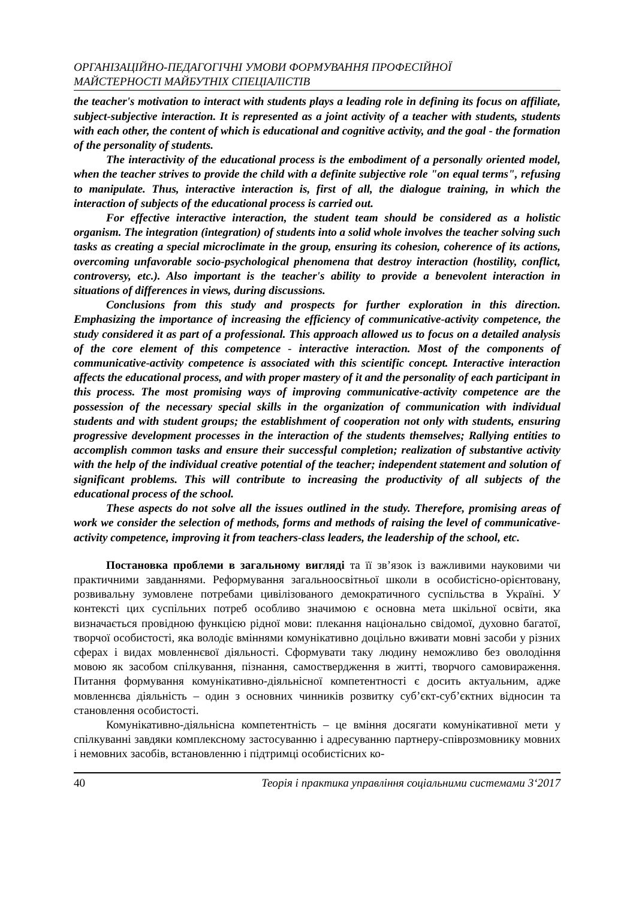ОРГАНІЗАЦІЙНО-ПЕДАГОГІЧНІ УМОВИ ФОРМУВАННЯ ПРОФЕСІЙНОЇ
МАЙСТЕРНОСТІ МАЙБУТНІХ СПЕЦІАЛІСТІВ
the teacher's motivation to interact with students plays a leading role in defining its focus on affiliate, subject-subjective interaction. It is represented as a joint activity of a teacher with students, students with each other, the content of which is educational and cognitive activity, and the goal - the formation of the personality of students.
The interactivity of the educational process is the embodiment of a personally oriented model, when the teacher strives to provide the child with a definite subjective role "on equal terms", refusing to manipulate. Thus, interactive interaction is, first of all, the dialogue training, in which the interaction of subjects of the educational process is carried out.
For effective interactive interaction, the student team should be considered as a holistic organism. The integration (integration) of students into a solid whole involves the teacher solving such tasks as creating a special microclimate in the group, ensuring its cohesion, coherence of its actions, overcoming unfavorable socio-psychological phenomena that destroy interaction (hostility, conflict, controversy, etc.). Also important is the teacher's ability to provide a benevolent interaction in situations of differences in views, during discussions.
Conclusions from this study and prospects for further exploration in this direction. Emphasizing the importance of increasing the efficiency of communicative-activity competence, the study considered it as part of a professional. This approach allowed us to focus on a detailed analysis of the core element of this competence - interactive interaction. Most of the components of communicative-activity competence is associated with this scientific concept. Interactive interaction affects the educational process, and with proper mastery of it and the personality of each participant in this process. The most promising ways of improving communicative-activity competence are the possession of the necessary special skills in the organization of communication with individual students and with student groups; the establishment of cooperation not only with students, ensuring progressive development processes in the interaction of the students themselves; Rallying entities to accomplish common tasks and ensure their successful completion; realization of substantive activity with the help of the individual creative potential of the teacher; independent statement and solution of significant problems. This will contribute to increasing the productivity of all subjects of the educational process of the school.
These aspects do not solve all the issues outlined in the study. Therefore, promising areas of work we consider the selection of methods, forms and methods of raising the level of communicative-activity competence, improving it from teachers-class leaders, the leadership of the school, etc.
Постановка проблеми в загальному вигляді та її зв’язок із важливими науковими чи практичними завданнями. Реформування загальноосвітньої школи в особистісно-орієнтовану, розвивальну зумовлене потребами цивілізованого демократичного суспільства в Україні. У контексті цих суспільних потреб особливо значимою є основна мета шкільної освіти, яка визначається провідною функцією рідної мови: плекання національно свідомої, духовно багатої, творчої особистості, яка володіє вміннями комунікативно доцільно вживати мовні засоби у різних сферах і видах мовленнєвої діяльності. Сформувати таку людину неможливо без оволодіння мовою як засобом спілкування, пізнання, самоствердження в житті, творчого самовираження. Питання формування комунікативно-діяльнісної компетентності є досить актуальним, адже мовленнєва діяльність – один з основних чинників розвитку суб’єкт-суб’єктних відносин та становлення особистості.
Комунікативно-діяльнісна компетентність – це вміння досягати комунікативної мети у спілкуванні завдяки комплексному застосуванню і адресуванню партнеру-співрозмовнику мовних і немовних засобів, встановленню і підтримці особистісних ко-
40 Теорія і практика управління соціальними системами 3‘2017